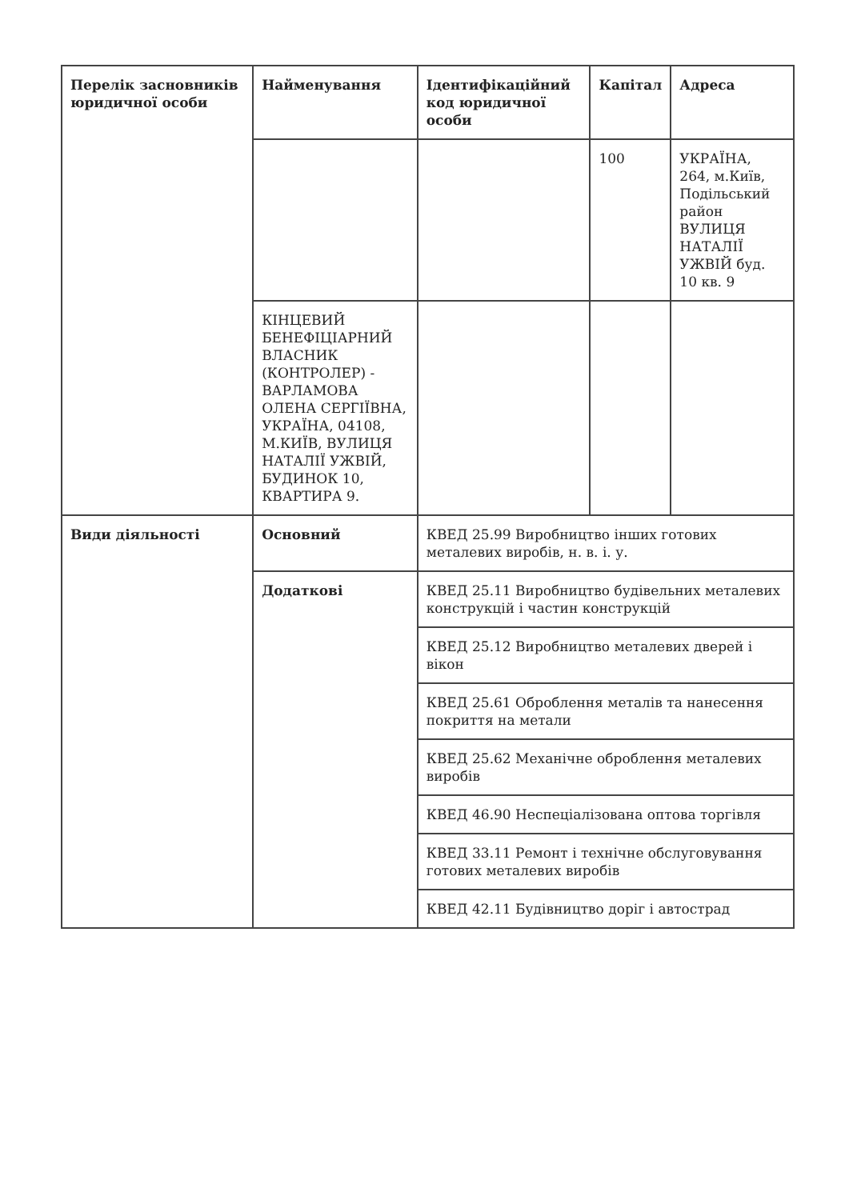| Перелік засновників юридичної особи | Найменування | Ідентифікаційний код юридичної особи | Капітал | Адреса |
| --- | --- | --- | --- | --- |
| | | | 100 | УКРАЇНА, 264, м.Київ, Подільський район ВУЛИЦЯ НАТАЛІЇ УЖВІЙ буд. 10 кв. 9 |
| | КІНЦЕВИЙ БЕНЕФІЦІАРНИЙ ВЛАСНИК (КОНТРОЛЕР) - ВАРЛАМОВА ОЛЕНА СЕРГІЇВНА, УКРАЇНА, 04108, М.КИЇВ, ВУЛИЦЯ НАТАЛІЇ УЖВІЙ, БУДИНОК 10, КВАРТИРА 9. | | | |
| Види діяльності | Основний | КВЕД 25.99 Виробництво інших готових металевих виробів, н. в. і. у. | | |
| | Додаткові | КВЕД 25.11 Виробництво будівельних металевих конструкцій і частин конструкцій | | |
| | | КВЕД 25.12 Виробництво металевих дверей і вікон | | |
| | | КВЕД 25.61 Оброблення металів та нанесення покриття на метали | | |
| | | КВЕД 25.62 Механічне оброблення металевих виробів | | |
| | | КВЕД 46.90 Неспеціалізована оптова торгівля | | |
| | | КВЕД 33.11 Ремонт і технічне обслуговування готових металевих виробів | | |
| | | КВЕД 42.11 Будівництво доріг і автострад | | |